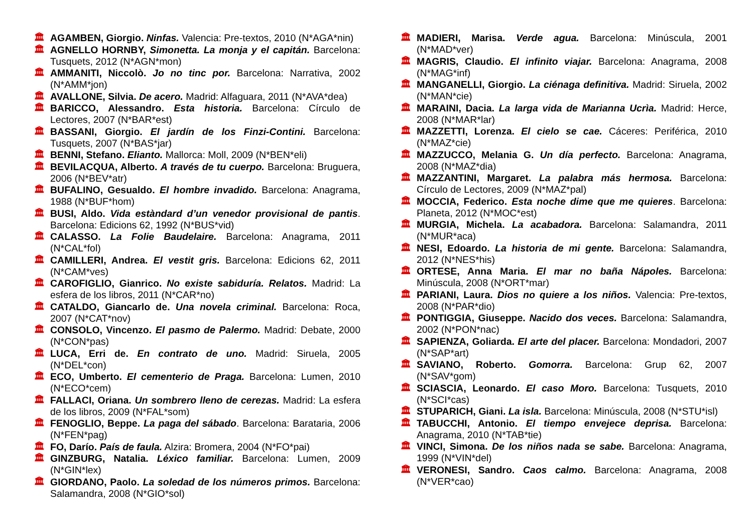🏛 AGAMBEN, Giorgio. Ninfas. Valencia: Pre-textos, 2010 (N*AGA*nin)
🏛 AGNELLO HORNBY, Simonetta. La monja y el capitán. Barcelona: Tusquets, 2012 (N*AGN*mon)
🏛 AMMANITI, Niccolò. Jo no tinc por. Barcelona: Narrativa, 2002 (N*AMM*jon)
🏛 AVALLONE, Silvia. De acero. Madrid: Alfaguara, 2011 (N*AVA*dea)
🏛 BARICCO, Alessandro. Esta historia. Barcelona: Círculo de Lectores, 2007 (N*BAR*est)
🏛 BASSANI, Giorgio. El jardín de los Finzi-Contini. Barcelona: Tusquets, 2007 (N*BAS*jar)
🏛 BENNI, Stefano. Elianto. Mallorca: Moll, 2009 (N*BEN*eli)
🏛 BEVILACQUA, Alberto. A través de tu cuerpo. Barcelona: Bruguera, 2006 (N*BEV*atr)
🏛 BUFALINO, Gesualdo. El hombre invadido. Barcelona: Anagrama, 1988 (N*BUF*hom)
🏛 BUSI, Aldo. Vida estàndard d’un venedor provisional de pantis. Barcelona: Edicions 62, 1992 (N*BUS*vid)
🏛 CALASSO. La Folie Baudelaire. Barcelona: Anagrama, 2011 (N*CAL*fol)
🏛 CAMILLERI, Andrea. El vestit gris. Barcelona: Edicions 62, 2011 (N*CAM*ves)
🏛 CAROFIGLIO, Gianrico. No existe sabiduría. Relatos. Madrid: La esfera de los libros, 2011 (N*CAR*no)
🏛 CATALDO, Giancarlo de. Una novela criminal. Barcelona: Roca, 2007 (N*CAT*nov)
🏛 CONSOLO, Vincenzo. El pasmo de Palermo. Madrid: Debate, 2000 (N*CON*pas)
🏛 LUCA, Erri de. En contrato de uno. Madrid: Siruela, 2005 (N*DEL*con)
🏛 ECO, Umberto. El cementerio de Praga. Barcelona: Lumen, 2010 (N*ECO*cem)
🏛 FALLACI, Oriana. Un sombrero lleno de cerezas. Madrid: La esfera de los libros, 2009 (N*FAL*som)
🏛 FENOGLIO, Beppe. La paga del sábado. Barcelona: Barataria, 2006 (N*FEN*pag)
🏛 FO, Darío. País de faula. Alzira: Bromera, 2004 (N*FO*pai)
🏛 GINZBURG, Natalia. Léxico familiar. Barcelona: Lumen, 2009 (N*GIN*lex)
🏛 GIORDANO, Paolo. La soledad de los números primos. Barcelona: Salamandra, 2008 (N*GIO*sol)
🏛 MADIERI, Marisa. Verde agua. Barcelona: Minúscula, 2001 (N*MAD*ver)
🏛 MAGRIS, Claudio. El infinito viajar. Barcelona: Anagrama, 2008 (N*MAG*inf)
🏛 MANGANELLI, Giorgio. La ciénaga definitiva. Madrid: Siruela, 2002 (N*MAN*cie)
🏛 MARAINI, Dacia. La larga vida de Marianna Ucrìa. Madrid: Herce, 2008 (N*MAR*lar)
🏛 MAZZETTI, Lorenza. El cielo se cae. Cáceres: Periférica, 2010 (N*MAZ*cie)
🏛 MAZZUCCO, Melania G. Un día perfecto. Barcelona: Anagrama, 2008 (N*MAZ*dia)
🏛 MAZZANTINI, Margaret. La palabra más hermosa. Barcelona: Círculo de Lectores, 2009 (N*MAZ*pal)
🏛 MOCCIA, Federico. Esta noche dime que me quieres. Barcelona: Planeta, 2012 (N*MOC*est)
🏛 MURGIA, Michela. La acabadora. Barcelona: Salamandra, 2011 (N*MUR*aca)
🏛 NESI, Edoardo. La historia de mi gente. Barcelona: Salamandra, 2012 (N*NES*his)
🏛 ORTESE, Anna Maria. El mar no baña Nápoles. Barcelona: Minúscula, 2008 (N*ORT*mar)
🏛 PARIANI, Laura. Dios no quiere a los niños. Valencia: Pre-textos, 2008 (N*PAR*dio)
🏛 PONTIGGIA, Giuseppe. Nacido dos veces. Barcelona: Salamandra, 2002 (N*PON*nac)
🏛 SAPIENZA, Goliarda. El arte del placer. Barcelona: Mondadori, 2007 (N*SAP*art)
🏛 SAVIANO, Roberto. Gomorra. Barcelona: Grup 62, 2007 (N*SAV*gom)
🏛 SCIASCIA, Leonardo. El caso Moro. Barcelona: Tusquets, 2010 (N*SCI*cas)
🏛 STUPARICH, Giani. La isla. Barcelona: Minúscula, 2008 (N*STU*isl)
🏛 TABUCCHI, Antonio. El tiempo envejece deprisa. Barcelona: Anagrama, 2010 (N*TAB*tie)
🏛 VINCI, Simona. De los niños nada se sabe. Barcelona: Anagrama, 1999 (N*VIN*del)
🏛 VERONESI, Sandro. Caos calmo. Barcelona: Anagrama, 2008 (N*VER*cao)